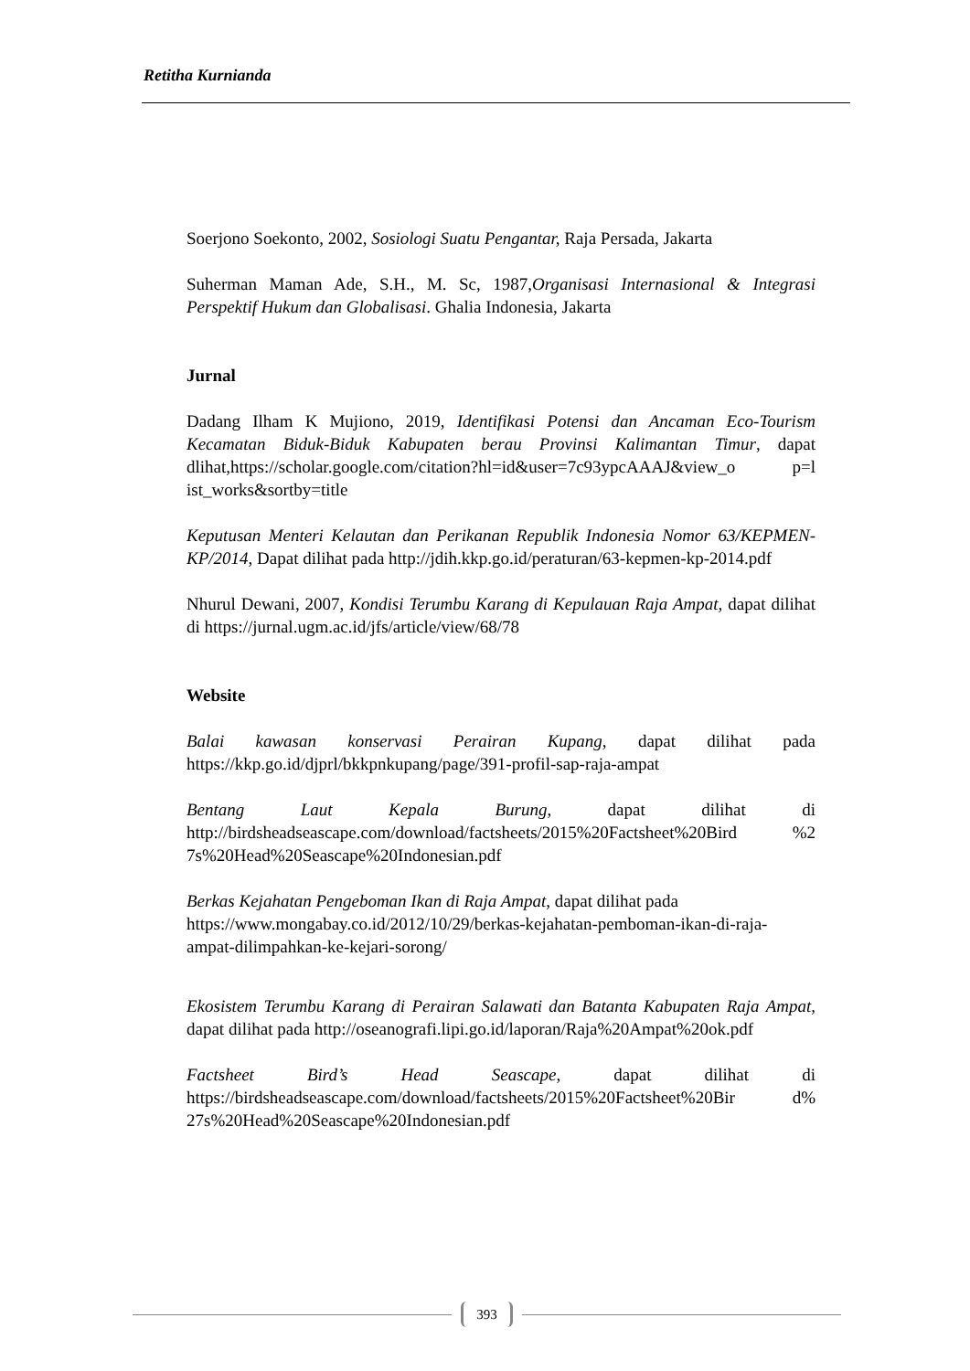Retitha Kurnianda
Soerjono Soekonto, 2002, Sosiologi Suatu Pengantar, Raja Persada, Jakarta
Suherman Maman Ade, S.H., M. Sc, 1987,Organisasi Internasional & Integrasi Perspektif Hukum dan Globalisasi. Ghalia Indonesia, Jakarta
Jurnal
Dadang Ilham K Mujiono, 2019, Identifikasi Potensi dan Ancaman Eco-Tourism Kecamatan Biduk-Biduk Kabupaten berau Provinsi Kalimantan Timur, dapat dlihat,https://scholar.google.com/citation?hl=id&user=7c93ypcAAAJ&view_o p=l ist_works&sortby=title
Keputusan Menteri Kelautan dan Perikanan Republik Indonesia Nomor 63/KEPMEN-KP/2014, Dapat dilihat pada http://jdih.kkp.go.id/peraturan/63-kepmen-kp-2014.pdf
Nhurul Dewani, 2007, Kondisi Terumbu Karang di Kepulauan Raja Ampat, dapat dilihat di https://jurnal.ugm.ac.id/jfs/article/view/68/78
Website
Balai kawasan konservasi Perairan Kupang, dapat dilihat pada https://kkp.go.id/djprl/bkkpnkupang/page/391-profil-sap-raja-ampat
Bentang Laut Kepala Burung, dapat dilihat di http://birdsheadseascape.com/download/factsheets/2015%20Factsheet%20Bird %2 7s%20Head%20Seascape%20Indonesian.pdf
Berkas Kejahatan Pengeboman Ikan di Raja Ampat, dapat dilihat pada https://www.mongabay.co.id/2012/10/29/berkas-kejahatan-pemboman-ikan-di-raja-ampat-dilimpahkan-ke-kejari-sorong/
Ekosistem Terumbu Karang di Perairan Salawati dan Batanta Kabupaten Raja Ampat, dapat dilihat pada http://oseanografi.lipi.go.id/laporan/Raja%20Ampat%20ok.pdf
Factsheet Bird’s Head Seascape, dapat dilihat di https://birdsheadseascape.com/download/factsheets/2015%20Factsheet%20Bir d% 27s%20Head%20Seascape%20Indonesian.pdf
393